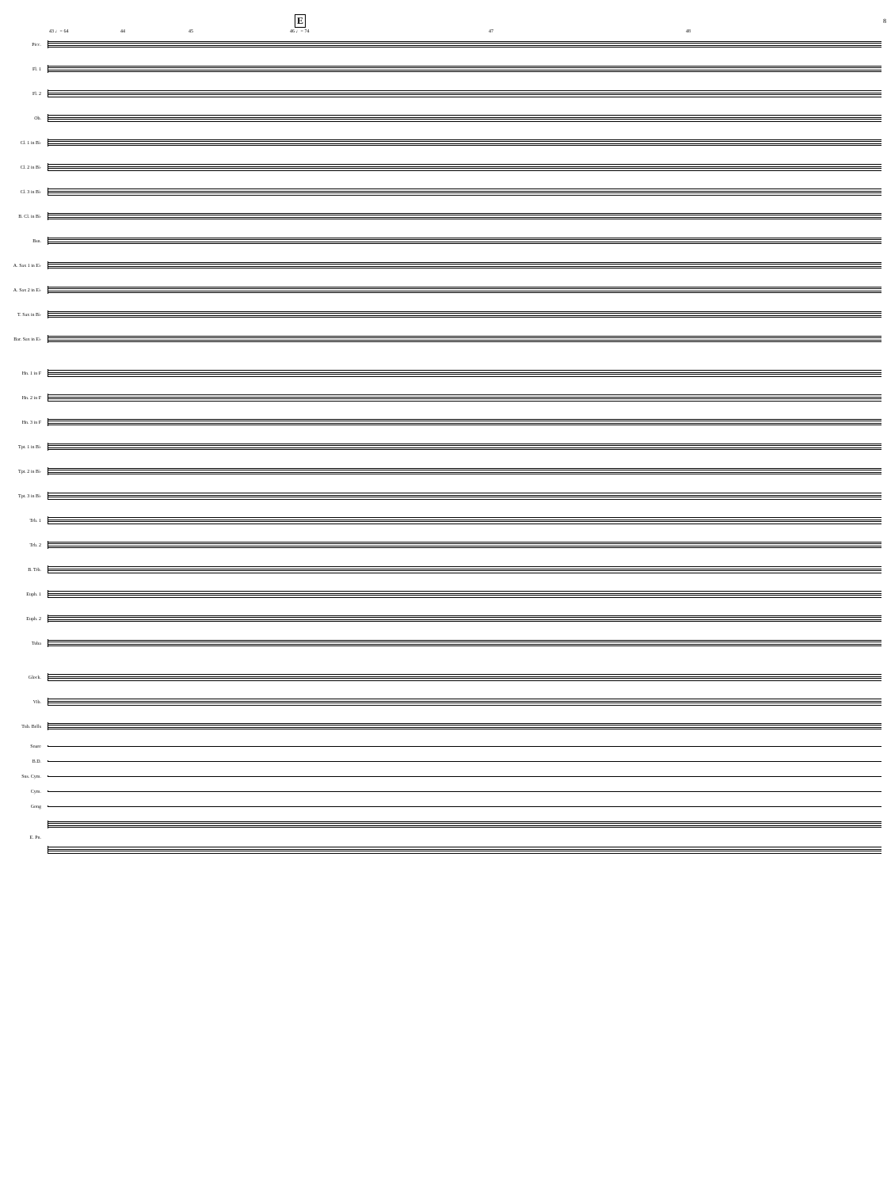E 8
43 ♩= 64 44 45 46 ♩= 74 47 48
Picc.
Fl. 1
Fl. 2
Ob.
Cl. 1 in B♭
Cl. 2 in B♭
Cl. 3 in B♭
B. Cl. in B♭
Bsn.
A. Sax 1 in E♭
A. Sax 2 in E♭
T. Sax in B♭
Bar. Sax in E♭
Hn. 1 in F
Hn. 2 in F
Hn. 3 in F
Tpt. 1 in B♭
Tpt. 2 in B♭
Tpt. 3 in B♭
Trb. 1
Trb. 2
B. Trb.
Euph. 1
Euph. 2
Tuba
Glock.
Vib.
Tub. Bells
Snare
B.D.
Sus. Cym.
Cym.
Gong
E. Pn.